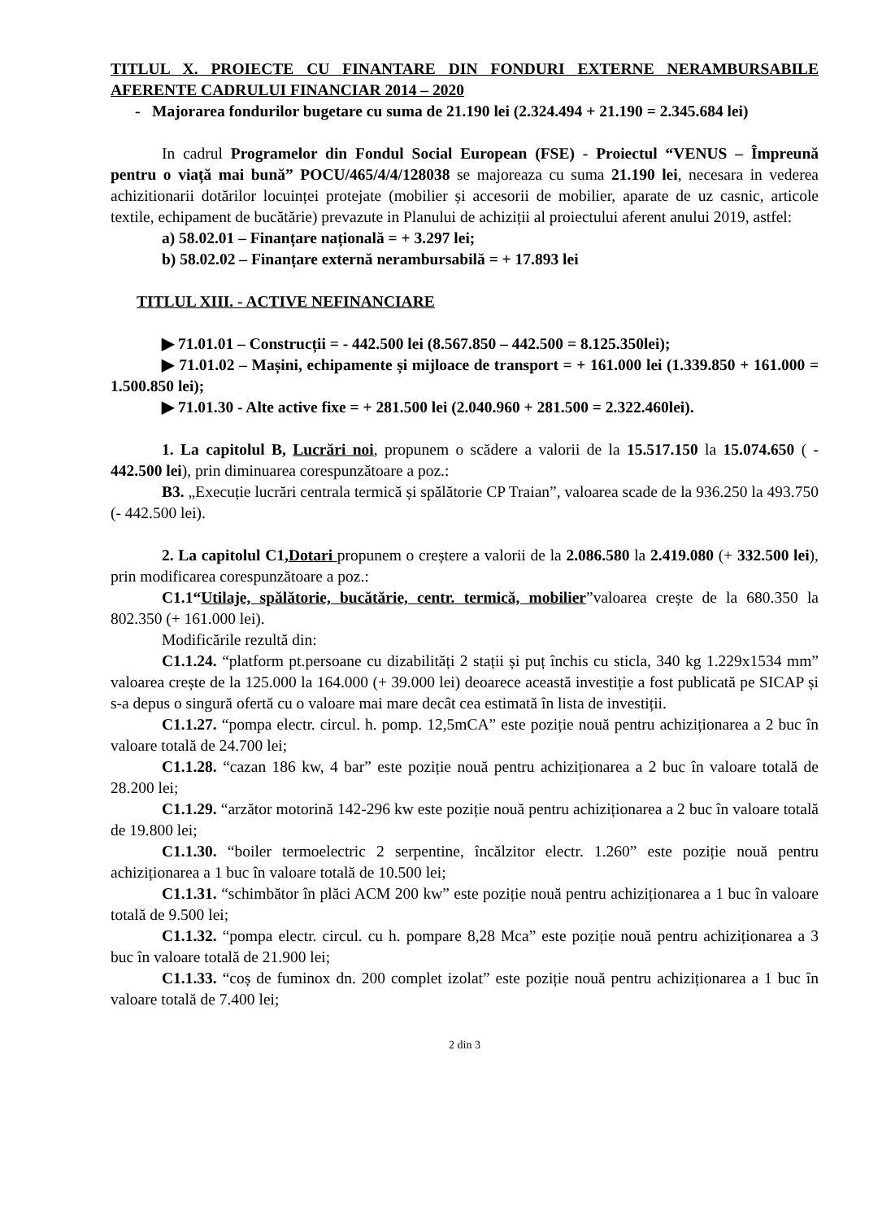TITLUL X. PROIECTE CU FINANTARE DIN FONDURI EXTERNE NERAMBURSABILE AFERENTE CADRULUI FINANCIAR 2014 – 2020
- Majorarea fondurilor bugetare cu suma de 21.190 lei (2.324.494 + 21.190 = 2.345.684 lei)
In cadrul Programelor din Fondul Social European (FSE) - Proiectul “VENUS – Împreună pentru o viață mai bună” POCU/465/4/4/128038 se majoreaza cu suma 21.190 lei, necesara in vederea achizitionarii dotărilor locuinței protejate (mobilier și accesorii de mobilier, aparate de uz casnic, articole textile, echipament de bucătărie) prevazute in Planului de achiziții al proiectului aferent anului 2019, astfel:
a) 58.02.01 – Finanțare națională = + 3.297 lei;
b) 58.02.02 – Finanțare externă nerambursabilă = + 17.893 lei
TITLUL XIII. - ACTIVE NEFINANCIARE
▶ 71.01.01 – Construcții = - 442.500 lei (8.567.850 – 442.500 = 8.125.350lei);
▶ 71.01.02 – Mașini, echipamente și mijloace de transport = + 161.000 lei (1.339.850 + 161.000 = 1.500.850 lei);
▶ 71.01.30 - Alte active fixe = + 281.500 lei (2.040.960 + 281.500 = 2.322.460lei).
1. La capitolul B, Lucrări noi, propunem o scădere a valorii de la 15.517.150 la 15.074.650 ( - 442.500 lei), prin diminuarea corespunzătoare a poz.:
B3. „Execuție lucrări centrala termică și spălătorie CP Traian”, valoarea scade de la 936.250 la 493.750 (- 442.500 lei).
2. La capitolul C1,Dotari propunem o creștere a valorii de la 2.086.580 la 2.419.080 (+ 332.500 lei), prin modificarea corespunzătoare a poz.:
C1.1“Utilaje, spălătorie, bucătărie, centr. termică, mobilier”valoarea crește de la 680.350 la 802.350 (+ 161.000 lei).
Modificările rezultă din:
C1.1.24. “platform pt.persoane cu dizabilități 2 stații și puț închis cu sticla, 340 kg 1.229x1534 mm” valoarea crește de la 125.000 la 164.000 (+ 39.000 lei) deoarece această investiție a fost publicată pe SICAP și s-a depus o singură ofertă cu o valoare mai mare decât cea estimată în lista de investiții.
C1.1.27. “pompa electr. circul. h. pomp. 12,5mCA” este poziție nouă pentru achiziționarea a 2 buc în valoare totală de 24.700 lei;
C1.1.28. “cazan 186 kw, 4 bar” este poziție nouă pentru achiziționarea a 2 buc în valoare totală de 28.200 lei;
C1.1.29. “arzător motorină 142-296 kw este poziție nouă pentru achiziționarea a 2 buc în valoare totală de 19.800 lei;
C1.1.30. “boiler termoelectric 2 serpentine, încălzitor electr. 1.260” este poziție nouă pentru achiziționarea a 1 buc în valoare totală de 10.500 lei;
C1.1.31. “schimbător în plăci ACM 200 kw” este poziție nouă pentru achiziționarea a 1 buc în valoare totală de 9.500 lei;
C1.1.32. “pompa electr. circul. cu h. pompare 8,28 Mca” este poziție nouă pentru achiziționarea a 3 buc în valoare totală de 21.900 lei;
C1.1.33. “coș de fuminox dn. 200 complet izolat” este poziție nouă pentru achiziționarea a 1 buc în valoare totală de 7.400 lei;
2 din 3